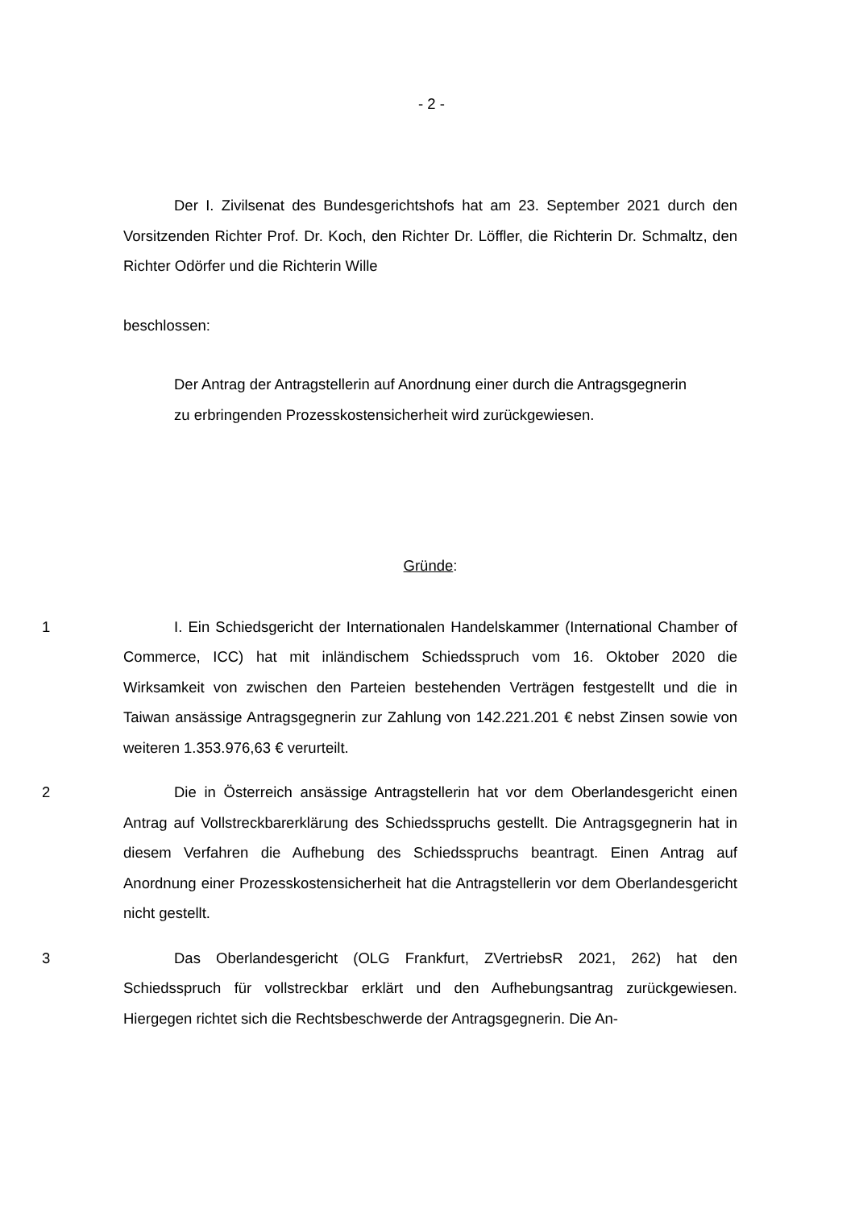- 2 -
Der I. Zivilsenat des Bundesgerichtshofs hat am 23. September 2021 durch den Vorsitzenden Richter Prof. Dr. Koch, den Richter Dr. Löffler, die Richterin Dr. Schmaltz, den Richter Odörfer und die Richterin Wille
beschlossen:
Der Antrag der Antragstellerin auf Anordnung einer durch die Antragsgegnerin zu erbringenden Prozesskostensicherheit wird zurückgewiesen.
Gründe:
1 I. Ein Schiedsgericht der Internationalen Handelskammer (International Chamber of Commerce, ICC) hat mit inländischem Schiedsspruch vom 16. Oktober 2020 die Wirksamkeit von zwischen den Parteien bestehenden Verträgen festgestellt und die in Taiwan ansässige Antragsgegnerin zur Zahlung von 142.221.201 € nebst Zinsen sowie von weiteren 1.353.976,63 € verurteilt.
2 Die in Österreich ansässige Antragstellerin hat vor dem Oberlandesgericht einen Antrag auf Vollstreckbarerklärung des Schiedsspruchs gestellt. Die Antragsgegnerin hat in diesem Verfahren die Aufhebung des Schiedsspruchs beantragt. Einen Antrag auf Anordnung einer Prozesskostensicherheit hat die Antragstellerin vor dem Oberlandesgericht nicht gestellt.
3 Das Oberlandesgericht (OLG Frankfurt, ZVertriebsR 2021, 262) hat den Schiedsspruch für vollstreckbar erklärt und den Aufhebungsantrag zurückgewiesen. Hiergegen richtet sich die Rechtsbeschwerde der Antragsgegnerin. Die An-